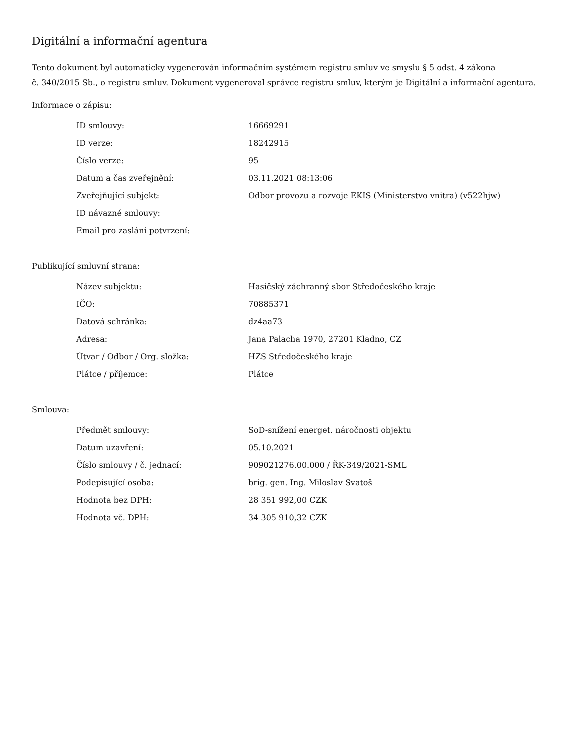Digitální a informační agentura
Tento dokument byl automaticky vygenerován informačním systémem registru smluv ve smyslu § 5 odst. 4 zákona
č. 340/2015 Sb., o registru smluv. Dokument vygeneroval správce registru smluv, kterým je Digitální a informační agentura.
Informace o zápisu:
| ID smlouvy: | 16669291 |
| ID verze: | 18242915 |
| Číslo verze: | 95 |
| Datum a čas zveřejnění: | 03.11.2021 08:13:06 |
| Zveřejňující subjekt: | Odbor provozu a rozvoje EKIS (Ministerstvo vnitra) (v522hjw) |
| ID návazné smlouvy: | |
| Email pro zaslání potvrzení: | |
Publikující smluvní strana:
| Název subjektu: | Hasičský záchranný sbor Středočeského kraje |
| IČO: | 70885371 |
| Datová schránka: | dz4aa73 |
| Adresa: | Jana Palacha 1970, 27201 Kladno, CZ |
| Útvar / Odbor / Org. složka: | HZS Středočeského kraje |
| Plátce / příjemce: | Plátce |
Smlouva:
| Předmět smlouvy: | SoD-snížení energet. náročnosti objektu |
| Datum uzavření: | 05.10.2021 |
| Číslo smlouvy / č. jednací: | 909021276.00.000 / ŘK-349/2021-SML |
| Podepisující osoba: | brig. gen. Ing. Miloslav Svatoš |
| Hodnota bez DPH: | 28 351 992,00 CZK |
| Hodnota vč. DPH: | 34 305 910,32 CZK |